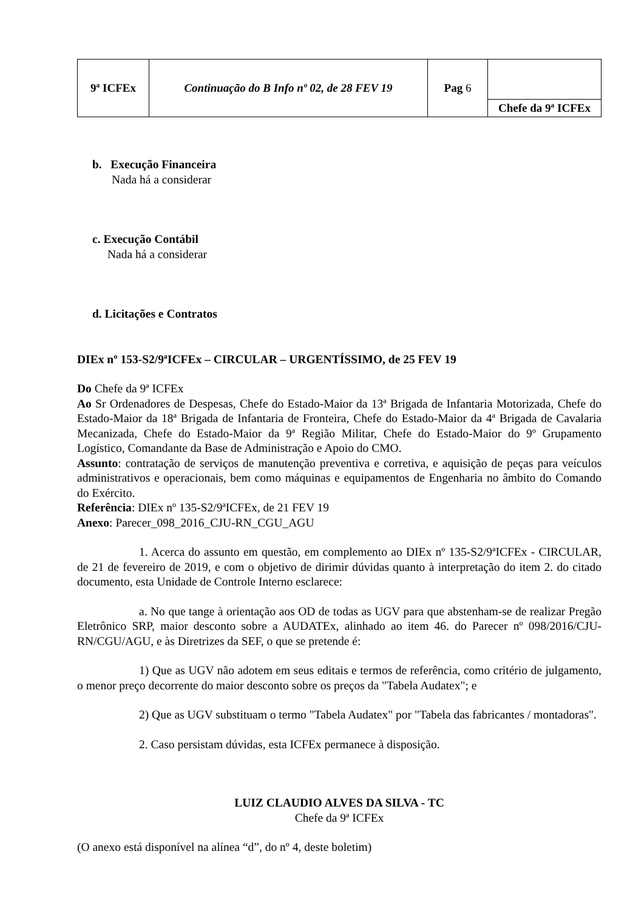| 9ª ICFEx | Continuação do B Info nº 02, de 28 FEV 19 | Pag 6 | Chefe da 9ª ICFEx |
b. Execução Financeira
Nada há a considerar
c. Execução Contábil
Nada há a considerar
d. Licitações e Contratos
DIEx nº 153-S2/9ªICFEx – CIRCULAR – URGENTÍSSIMO, de 25 FEV 19
Do Chefe da 9ª ICFEx
Ao Sr Ordenadores de Despesas, Chefe do Estado-Maior da 13ª Brigada de Infantaria Motorizada, Chefe do Estado-Maior da 18ª Brigada de Infantaria de Fronteira, Chefe do Estado-Maior da 4ª Brigada de Cavalaria Mecanizada, Chefe do Estado-Maior da 9ª Região Militar, Chefe do Estado-Maior do 9º Grupamento Logístico, Comandante da Base de Administração e Apoio do CMO.
Assunto: contratação de serviços de manutenção preventiva e corretiva, e aquisição de peças para veículos administrativos e operacionais, bem como máquinas e equipamentos de Engenharia no âmbito do Comando do Exército.
Referência: DIEx nº 135-S2/9ªICFEx, de 21 FEV 19
Anexo: Parecer_098_2016_CJU-RN_CGU_AGU
1. Acerca do assunto em questão, em complemento ao DIEx nº 135-S2/9ªICFEx - CIRCULAR, de 21 de fevereiro de 2019, e com o objetivo de dirimir dúvidas quanto à interpretação do item 2. do citado documento, esta Unidade de Controle Interno esclarece:
a. No que tange à orientação aos OD de todas as UGV para que abstenham-se de realizar Pregão Eletrônico SRP, maior desconto sobre a AUDATEx, alinhado ao item 46. do Parecer nº 098/2016/CJU-RN/CGU/AGU, e às Diretrizes da SEF, o que se pretende é:
1) Que as UGV não adotem em seus editais e termos de referência, como critério de julgamento, o menor preço decorrente do maior desconto sobre os preços da "Tabela Audatex"; e
2) Que as UGV substituam o termo "Tabela Audatex" por "Tabela das fabricantes / montadoras".
2. Caso persistam dúvidas, esta ICFEx permanece à disposição.
LUIZ CLAUDIO ALVES DA SILVA - TC
Chefe da 9ª ICFEx
(O anexo está disponível na alínea “d”, do nº 4, deste boletim)